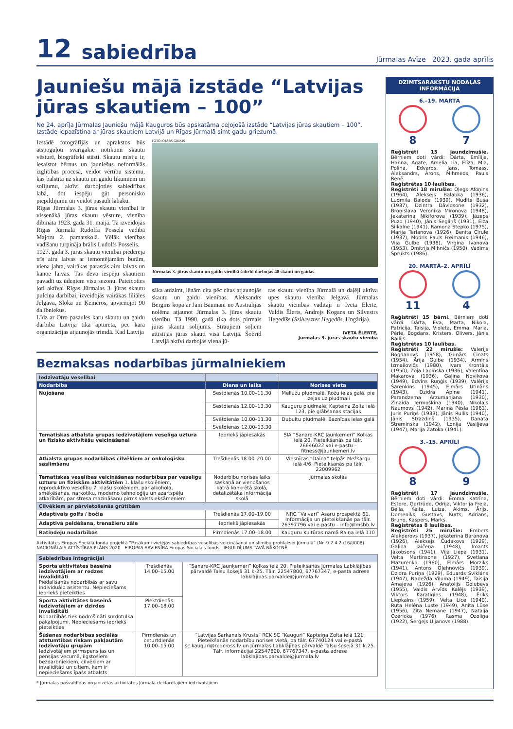12 sabiedrība Jūrmalas Avīze 2023. gada aprīlis
Jauniešu mājā izstāde “Latvijas jūras skautiem – 100”
No 24. aprīļa Jūrmalas Jauniešu mājā Kauguros būs apskatāma ceļojošā izstāde “Latvijas jūras skautiem – 100”. Izstāde iepazīstina ar jūras skautiem Latvijā un Rīgas Jūrmalā simt gadu griezumā.
Izstādē fotogrāfijās un aprakstos būs atspoguļoti svarīgākie notikumi skautu vēsturē, biogrāfiski stāsti. Skautu misija ir, iesaistot bērnus un jauniešus neformālās izglītības procesā, veidot vērtību sistēmu, kas balstīta uz skautu un gaidu likumiem un solījumu, aktīvi darbojoties sabiedrības labā, dot iespēju gūt personisko piepildījumu un veidot pasauli labāku.
Rīgas Jūrmalas 3. jūras skautu vienībai ir vissenākā jūras skautu vēsture, vienība dibināta 1923. gada 31. maijā. Tā izveidojās Rīgas Jūrmalā Rudolfa Posseļa vadībā Majoru 2. pamatskolā. Vēlāk vienības vadīšanu turpināja brālis Ludolfs Posselis.
1927. gadā 3. jūras skautu vienībai piederēja trīs airu laivas ar iemontējamām burām, viena jahta, vairākas parastās airu laivas un kanoe laivas. Tas deva iespēju skautiem pavadīt uz ūdeņiem visu sezonu. Pateicoties ļoti aktīvai Rīgas Jūrmalas 3. jūras skautu pulciņa darbībai, izveidojās vairākas filiāles Jelgavā, Slokā un Ķemeros, apvienojot 90 dalībniekus.
Līdz ar Otro pasaules karu skautu un gaidu darbība Latvijā tika apturēta, pēc kara organizācijas atjaunojās trimdā. Kad Latvija
FOTO: OJĀRS GRIKIS
Jūrmalas 3. jūras skautu un gaidu vienībā šobrīd darbojas 48 skauti un gaidas.
sāka atdzimt, lēnām cita pēc citas atjaunojās skautu un gaidu vienības. Aleksandrs Bergins kopā ar Jāni Baumani no Austrālijas nolēma atjaunot Jūrmalas 3. jūras skautu vienību. Tā 1990. gadā tika dots pirmais jūras skautu solījums. Straujiem soļiem attīstījās jūras skauti visā Latvijā. Šobrīd Latvijā aktīvi darbojas viena jū-
ras skautu vienība Jūrmalā un daļēji aktīva upes skautu vienība Jelgavā. Jūrmalas skautu vienības vadītāji ir Iveta Ēlerte, Valdis Ēlerts, Andrejs Kogans un Silvestrs Hegedīšs (Szilveszter Hegedűs, Ungārija).
IVETA ĒLERTE,
Jūrmalas 3. jūras skautu vienība
Bezmaksas nodarbības jūrmalniekiem
| Iedzīvotāju veselībai | | |
| Nodarbība | Diena un laiks | Norises vieta |
| Nūjošana | Sestdienās 10.00–11.30 | Mellužu pludmalē, Rožu ielas galā, pie izejas uz pludmali |
| | Sestdienās 12.00–13.30 | Kauguru pludmalē, Kapteiņa Zolta ielā 123, pie glābšanas stacijas |
| | Svētdienās 10.00–11.30 | Dubultu pludmalē, Baznīcas ielas galā |
| | Svētdienās 12.00–13.30 | |
| Tematiskas atbalsta grupas iedzīvotājiem veselīga uztura un fizisko aktivitāšu veicināšanai | Iepriekš jāpiesakās | SIA “Sanare-KRC Jaunķemeri” Kolkas ielā 20. Pieteikšanās pa tālr. 26646022 vai e-pastu – fitness@jaunkemeri.lv |
| Atbalsta grupas nodarbības cilvēkiem ar onkoloģisku saslimšanu | Trešdienās 18.00–20.00 | Viesnīcas “Daina” telpās Mežsargu ielā 4/6. Pieteikšanās pa tālr. 22009962 |
| Tematiskas veselības veicināšanas nodarbības par veselīgu uzturu un fiziskām aktivitātēm 1. klašu skolēniem, reproduktīvo veselību 7. klašu skolēniem, par alkohola, smēķēšanas, narkotiku, moderno tehnoloģiju un azartspēļu atkarībām, par stresa mazināšanu pirms valsts eksāmeniem | Nodarbību norises laiks saskaņā ar vienošanos katrā konkrētā skolā, detalizētāka informācija skolā | Jūrmalas skolās |
| Cilvēkiem ar pārvietošanās grūtībām | | |
| Adaptīvais golfs / bočia | Trešdienās 17.00–19.00 | NRC “Vaivari” Asaru prospektā 61. Informācija un pieteikšanās pa tālr. 26397796 vai e-pastu – info@lmsbb.lv |
| Adaptīvā peldēšana, trenažieru zāle | Iepriekš jāpiesakās | |
| Ratiņdeju nodarbības | Pirmdienās 17.00–18.00 | Kauguru Kultūras namā Raiņa ielā 110 |
Aktivitātes Eiropas Sociālā fonda projektā “Pasākumi vietējās sabiedrības veselības veicināšanai un slimību profilaksei Jūrmalā” (Nr. 9.2.4.2./16/I/008) NACIONĀLAIS ATTĪSTĪBAS PLĀNS 2020 EIROPAS SAVIENĪBA Eiropas Sociālais fonds IEGULDĪJUMS TAVĀ NĀKOTNĒ
| Sabiedrības integrācijai | | |
| Sporta aktivitātes baseinā iedzīvotājiem ar redzes invaliditāti Piedalīšanās nodarbībās ar savu individuālo asistentu. Nepieciešams iepriekš pieteikties | Trešdienās 14.00–15.00 | “Sanare-KRC Jaunķemeri” Kolkas ielā 20. Pieteikšanās Jūrmalas Labklājības pārvaldē Talsu šosejā 31 k-25. Tālr. 22547800, 67767347, e-pasta adrese labklajibas.parvalde@jurmala.lv |
| Sporta aktivitātes baseinā iedzīvotājiem ar dzirdes invaliditāti Nodarbībās tiek nodrošināti surdotulka pakalpojumi. Nepieciešams iepriekš pieteikties | Piektdienās 17.00–18.00 | |
| Šūšanas nodarbības sociālās atstumtības riskam pakļautām iedzīvotāju grupām Iedzīvotājiem pirmspensijas un pensijas vecumā, ilgstošiem bezdarbniekiem, cilvēkiem ar invaliditāti un citiem, kam ir nepieciešams īpašs atbalsts | Pirmdienās un ceturtdienās 10.00–15.00 | “Latvijas Sarkanais Krusts” RCK SC “Kauguri” Kapteiņa Zolta ielā 121. Pieteikšanās nodarbību norises vietā, pa tālr. 67740124 vai e-pastā sc.kauguri@redcross.lv un Jūrmalas Labklājības pārvaldē Talsu šosejā 31 k-25. Tālr. informācijai 22547800, 67767347, e-pasta adrese labklajibas.parvalde@jurmala.lv |
* Jūrmalas pašvaldības organizētās aktivitātes Jūrmalā deklarētajiem iedzīvotājiem
DZIMTSARAKSTU NODAĻAS INFORMĀCIJA
6.–19. MARTĀ
8 7
Reģistrēti 15 jaundzimušie. Bērniem doti vārdi: Dārta, Emīlija, Hanna, Agate, Amelia Lia, Elīza, Mia, Polina, Edvards, Jans, Tomass, Aleksandrs, Ārons, Mihmeds, Pauls Renē.
Reģistrētas 10 laulības.
Reģistrēti 18 mirušie: Oļegs Afoņins (1964), Aleksejs Balabka (1936), Ludmila Balode (1939), Mudīte Buša (1937), Dzintra Dāvidsone (1932), Broņislava Veronika Mironova (1948), Jekaterina Ņikiforova (1939), Jāzeps Puzo (1940), Jānis Segliņš (1931), Elza Silkalne (1941), Ramona Stepko (1975), Marija Terlanova (1926), Benita Cīrule (1937), Modris Pauls Freimanis (1946), Vija Gulbe (1938), Virgina Ivanova (1953), Dmitrijs Mihničs (1950), Vadims Sprukts (1986).
20. MARTĀ–2. APRĪLĪ
11 4
Reģistrēti 15 bērni. Bērniem doti vārdi: Dārta, Eva, Marta, Nikola, Patrīcija, Taisija, Violeta, Emma, Maria, Pērle, Bogdans, Kristers, Olivers, Jānis Railijs.
Reģistrētas 10 laulības.
Reģistrēti 22 mirušie: Valerijs Bogdanovs (1958), Gunārs Cinats (1954), Ārija Gulbe (1934), Armīns Izmailovičs (1980), Ivars Krontāls (1950), Zoja Lapinska (1936), Valentīna Makarova (1936), Gaļina Novikova (1949), Edvīns Ruņģis (1939), Valērijs Šarenkins (1945), Elmārs Utināns (1943), Dzidra Apine (1941), Parandzema Arzumanjana (1930), Zinaida Jermoškina (1940), Nikolajs Naumovs (1942), Marina Pēsla (1961), Juris Puriņš (1933), Jānis Rullis (1940), Jānis Strazdiņš (1935), Danata Streminska (1942), Lonija Vasiļjeva (1947), Marija Zatoka (1941).
3.–15. APRĪLĪ
8 9
Reģistrēti 17 jaundzimušie. Bērniem doti vārdi: Emma Katrīna, Estere, Ģertrūde, Odrija, Viktorija Freja, Bella, Keita, Luīza, Akims, Ārijs, Domeniks, Gustavs, Kurts, Adrians, Bruno, Kaspers, Marks.
Reģistrētas 8 laulības.
Reģistrēti 25 mirušie: Embers Alekperovs (1937), Jekaterina Baranova (1926), Aleksejs Čudakovs (1929), Gaļina Jaičeņa (1948), Imants Jākobsons (1941), Vija Liepa (1931), Velta Martinsone (1927), Svetlana Mazurenko (1960), Elmārs Morziks (1941), Antons Oļehnovičs (1939), Dzidra Puriņa (1929), Eduards Svikláns (1947), Nadežda Viļuma (1949), Taisija Amajeva (1926), Anatolijs Golubevs (1955), Valdis Arvīds Kalējs (1939), Viktors Karatigins (1948), Ēriks Liepkalns (1959), Velta Līce (1940), Ruta Helēna Luste (1949), Anita Lūse (1956), Zita Nemane (1947), Nataļja Ozericka (1976), Rasma Ozoliņa (1922), Sergejs Uļjanovs (1988).